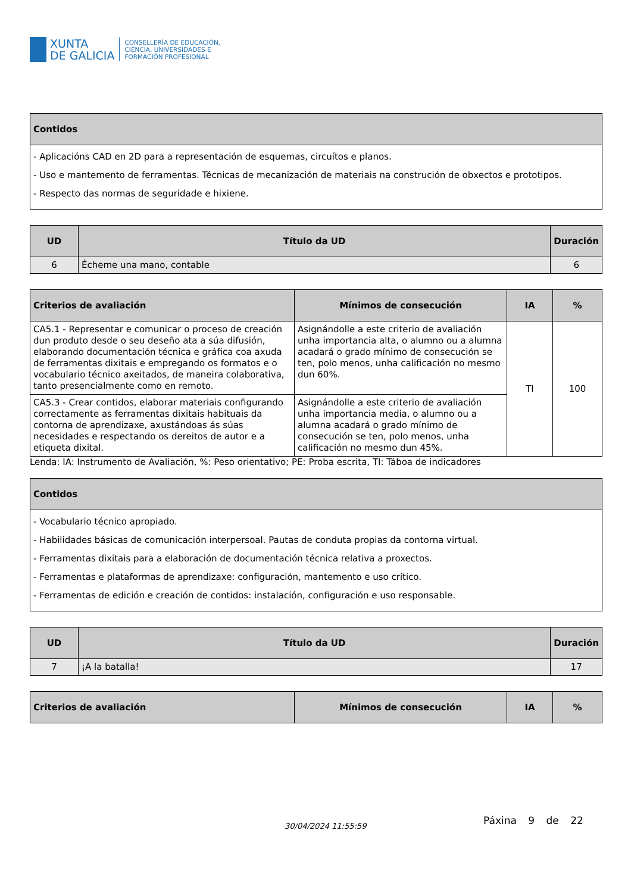XUNTA
DE GALICIA
CONSELLERÍA DE EDUCACIÓN,
CIENCIA, UNIVERSIDADES E
FORMACIÓN PROFESIONAL
| Contidos |
| --- |
| - Aplicacións CAD en 2D para a representación de esquemas, circuítos e planos. - Uso e mantemento de ferramentas. Técnicas de mecanización de materiais na construción de obxectos e prototipos. - Respecto das normas de seguridade e hixiene. |
| UD | Título da UD | Duración |
| --- | --- | --- |
| 6 | Écheme una mano, contable | 6 |
| Criterios de avaliación | Mínimos de consecución | IA | % |
| --- | --- | --- | --- |
| CA5.1 - Representar e comunicar o proceso de creación dun produto desde o seu deseño ata a súa difusión, elaborando documentación técnica e gráfica coa axuda de ferramentas dixitais e empregando os formatos e o vocabulario técnico axeitados, de maneira colaborativa, tanto presencialmente como en remoto. | Asignándolle a este criterio de avaliación unha importancia alta, o alumno ou a alumna acadará o grado mínimo de consecución se ten, polo menos, unha calificación no mesmo dun 60%. | TI | 100 |
| CA5.3 - Crear contidos, elaborar materiais configurando correctamente as ferramentas dixitais habituais da contorna de aprendizaxe, axustándoas ás súas necesidades e respectando os dereitos de autor e a etiqueta dixital. | Asignándolle a este criterio de avaliación unha importancia media, o alumno ou a alumna acadará o grado mínimo de consecución se ten, polo menos, unha calificación no mesmo dun 45%. | | |
Lenda: IA: Instrumento de Avaliación, %: Peso orientativo; PE: Proba escrita, TI: Táboa de indicadores
| Contidos |
| --- |
| - Vocabulario técnico apropiado. - Habilidades básicas de comunicación interpersoal. Pautas de conduta propias da contorna virtual. - Ferramentas dixitais para a elaboración de documentación técnica relativa a proxectos. - Ferramentas e plataformas de aprendizaxe: configuración, mantemento e uso crítico. - Ferramentas de edición e creación de contidos: instalación, configuración e uso responsable. |
| UD | Título da UD | Duración |
| --- | --- | --- |
| 7 | ¡A la batalla! | 17 |
| Criterios de avaliación | Mínimos de consecución | IA | % |
| --- | --- | --- | --- |
30/04/2024 11:55:59 Páxina 9 de 22